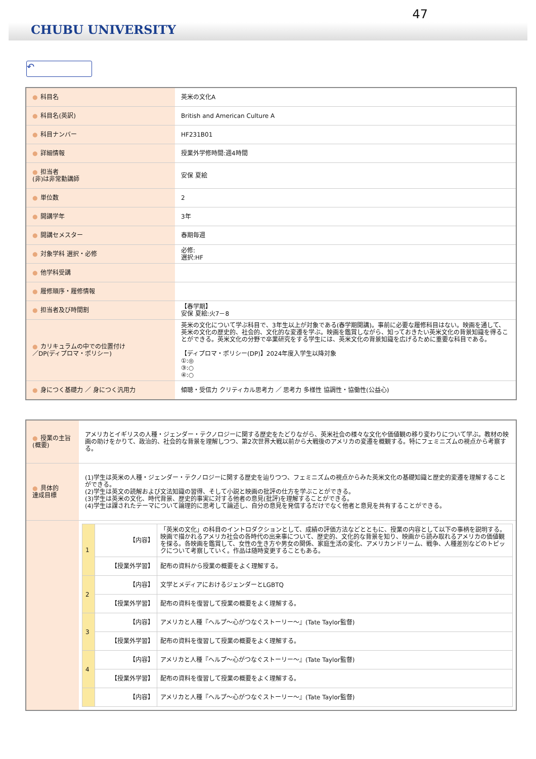47
CHUBU UNIVERSITY
↶
| ● 科目名 | 英米の文化A |
| ● 科目名(英訳) | British and American Culture A |
| ● 科目ナンバー | HF231B01 |
| ● 詳細情報 | 授業外学修時間:週4時間 |
| ● 担当者 (非)は非常勤講師 | 安保 夏絵 |
| ● 単位数 | 2 |
| ● 開講学年 | 3年 |
| ● 開講セメスター | 春期毎週 |
| ● 対象学科 選択・必修 | 必修: 選択:HF |
| ● 他学科受講 | |
| ● 履修順序・履修情報 | |
| ● 担当者及び時間割 | 【春学期】 安保 夏絵:火7－8 |
| ● カリキュラムの中での位置付け ／DP(ディプロマ・ポリシー) | 英米の文化について学ぶ科目で、3年生以上が対象である(春学期開講)。事前に必要な履修科目はない。映画を通して、英米の文化の歴史的、社会的、文化的な変遷を学ぶ。映画を鑑賞しながら、知っておきたい英米文化の背景知識を得ることができる。英米文化の分野で卒業研究をする学生には、英米文化の背景知識を広げるために重要な科目である。 【ディプロマ・ポリシー(DP)】2024年度入学生以降対象 ①:◎ ③:○ ④:○ |
| ● 身につく基礎力 ／ 身につく汎用力 | 傾聴・受信力 クリティカル思考力 ／ 思考力 多様性 協調性・協働性(公益心) |
| ● 授業の主旨 (概要) | アメリカとイギリスの人種・ジェンダー・テクノロジーに関する歴史をたどりながら、英米社会の様々な文化や価値観の移り変わりについて学ぶ。教材の映画の助けをかりて、政治的、社会的な背景を理解しつつ、第2次世界大戦以前から大戦後のアメリカの変遷を概観する。特にフェミニズムの視点から考察する。 |
| ● 具体的 達成目標 | (1)学生は英米の人種・ジェンダー・テクノロジーに関する歴史を辿りつつ、フェミニズムの視点からみた英米文化の基礎知識と歴史的変遷を理解することができる。 (2)学生は英文の読解および文法知識の習得、そして小説と映画の批評の仕方を学ぶことができる。 (3)学生は英米の文化、時代背景、歴史的事実に対する他者の意見(批評)を理解することができる。 (4)学生は課されたテーマについて論理的に思考して論述し、自分の意見を発信するだけでなく他者と意見を共有することができる。 |
| | / 1 / 【内容】 / 「英米の文化」の科目のイントロダクションとして、成績の評価方法などとともに、授業の内容として以下の事柄を説明する。 映画で描かれるアメリカ社会の各時代の出来事について、歴史的、文化的な背景を知り、映画から読み取れるアメリカの価値観を探る。各映画を鑑賞して、女性の生き方や男女の関係、家庭生活の変化、アメリカンドリーム、戦争、人種差別などのトピックについて考察していく。作品は随時変更することもある。 / / / 【授業外学習】 / 配布の資料から授業の概要をよく理解する。 / / 2 / 【内容】 / 文学とメディアにおけるジェンダーとLGBTQ / / / 【授業外学習】 / 配布の資料を復習して授業の概要をよく理解する。 / / 3 / 【内容】 / アメリカと人種『ヘルプ～心がつなぐストーリー～』(Tate Taylor監督) / / / 【授業外学習】 / 配布の資料を復習して授業の概要をよく理解する。 / / 4 / 【内容】 / アメリカと人種『ヘルプ～心がつなぐストーリー～』(Tate Taylor監督) / / / 【授業外学習】 / 配布の資料を復習して授業の概要をよく理解する。 / / / 【内容】 / アメリカと人種『ヘルプ～心がつなぐストーリー～』(Tate Taylor監督) / |